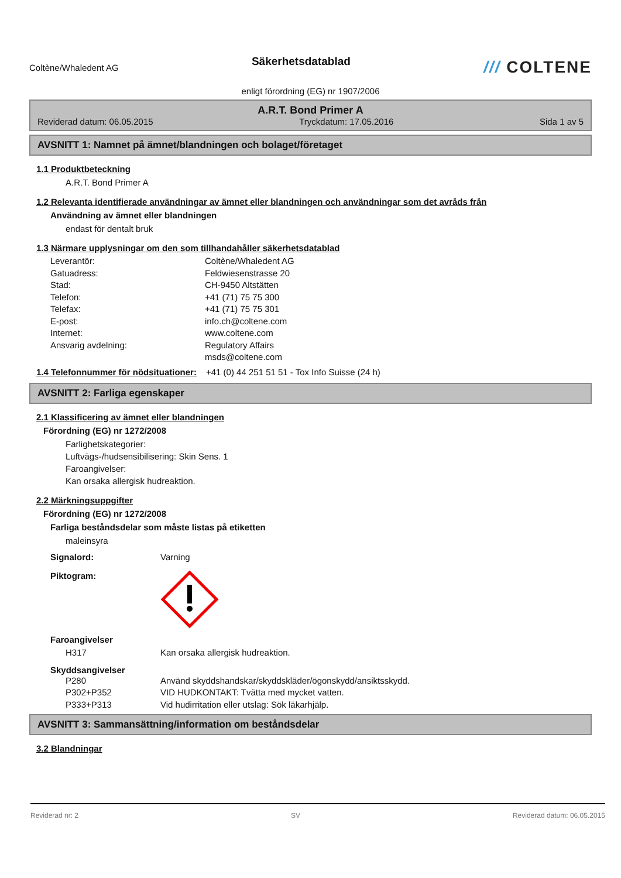Coltène/Whaledent AG
Säkerhetsdatablad
/// COLTENE
enligt förordning (EG) nr 1907/2006
A.R.T. Bond Primer A
Reviderad datum: 06.05.2015 Tryckdatum: 17.05.2016 Sida 1 av 5
AVSNITT 1: Namnet på ämnet/blandningen och bolaget/företaget
1.1 Produktbeteckning
A.R.T. Bond Primer A
1.2 Relevanta identifierade användningar av ämnet eller blandningen och användningar som det avråds från
Användning av ämnet eller blandningen
endast för dentalt bruk
1.3 Närmare upplysningar om den som tillhandahåller säkerhetsdatablad
Leverantör: Coltène/Whaledent AG
Gatuadress: Feldwiesenstrasse 20
Stad: CH-9450 Altstätten
Telefon: +41 (71) 75 75 300
Telefax: +41 (71) 75 75 301
E-post: info.ch@coltene.com
Internet: www.coltene.com
Ansvarig avdelning: Regulatory Affairs
msds@coltene.com
1.4 Telefonnummer för nödsituationer:
+41 (0) 44 251 51 51 - Tox Info Suisse (24 h)
AVSNITT 2: Farliga egenskaper
2.1 Klassificering av ämnet eller blandningen
Förordning (EG) nr 1272/2008
Farlighetskategorier:
Luftvägs-/hudsensibilisering: Skin Sens. 1
Faroangivelser:
Kan orsaka allergisk hudreaktion.
2.2 Märkningsuppgifter
Förordning (EG) nr 1272/2008
Farliga beståndsdelar som måste listas på etiketten
maleinsyra
Signalord: Varning
Piktogram:
Faroangivelser
H317 Kan orsaka allergisk hudreaktion.
Skyddsangivelser
P280 Använd skyddshandskar/skyddskläder/ögonskydd/ansiktsskydd.
P302+P352 VID HUDKONTAKT: Tvätta med mycket vatten.
P333+P313 Vid hudirritation eller utslag: Sök läkarhjälp.
AVSNITT 3: Sammansättning/information om beståndsdelar
3.2 Blandningar
Reviderad nr: 2 SV Reviderad datum: 06.05.2015